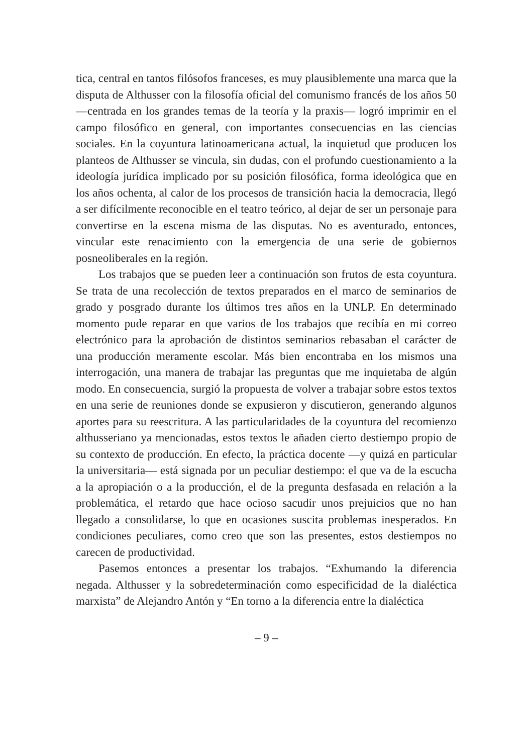tica, central en tantos filósofos franceses, es muy plausiblemente una marca que la disputa de Althusser con la filosofía oficial del comunismo francés de los años 50 —centrada en los grandes temas de la teoría y la praxis— logró imprimir en el campo filosófico en general, con importantes consecuencias en las ciencias sociales. En la coyuntura latinoamericana actual, la inquietud que producen los planteos de Althusser se vincula, sin dudas, con el profundo cuestionamiento a la ideología jurídica implicado por su posición filosófica, forma ideológica que en los años ochenta, al calor de los procesos de transición hacia la democracia, llegó a ser difícilmente reconocible en el teatro teórico, al dejar de ser un personaje para convertirse en la escena misma de las disputas. No es aventurado, entonces, vincular este renacimiento con la emergencia de una serie de gobiernos posneoliberales en la región.
Los trabajos que se pueden leer a continuación son frutos de esta coyuntura. Se trata de una recolección de textos preparados en el marco de seminarios de grado y posgrado durante los últimos tres años en la UNLP. En determinado momento pude reparar en que varios de los trabajos que recibía en mi correo electrónico para la aprobación de distintos seminarios rebasaban el carácter de una producción meramente escolar. Más bien encontraba en los mismos una interrogación, una manera de trabajar las preguntas que me inquietaba de algún modo. En consecuencia, surgió la propuesta de volver a trabajar sobre estos textos en una serie de reuniones donde se expusieron y discutieron, generando algunos aportes para su reescritura. A las particularidades de la coyuntura del recomienzo althusseriano ya mencionadas, estos textos le añaden cierto destiempo propio de su contexto de producción. En efecto, la práctica docente —y quizá en particular la universitaria— está signada por un peculiar destiempo: el que va de la escucha a la apropiación o a la producción, el de la pregunta desfasada en relación a la problemática, el retardo que hace ocioso sacudir unos prejuicios que no han llegado a consolidarse, lo que en ocasiones suscita problemas inesperados. En condiciones peculiares, como creo que son las presentes, estos destiempos no carecen de productividad.
Pasemos entonces a presentar los trabajos. “Exhumando la diferencia negada. Althusser y la sobredeterminación como especificidad de la dialéctica marxista” de Alejandro Antón y “En torno a la diferencia entre la dialéctica
– 9 –